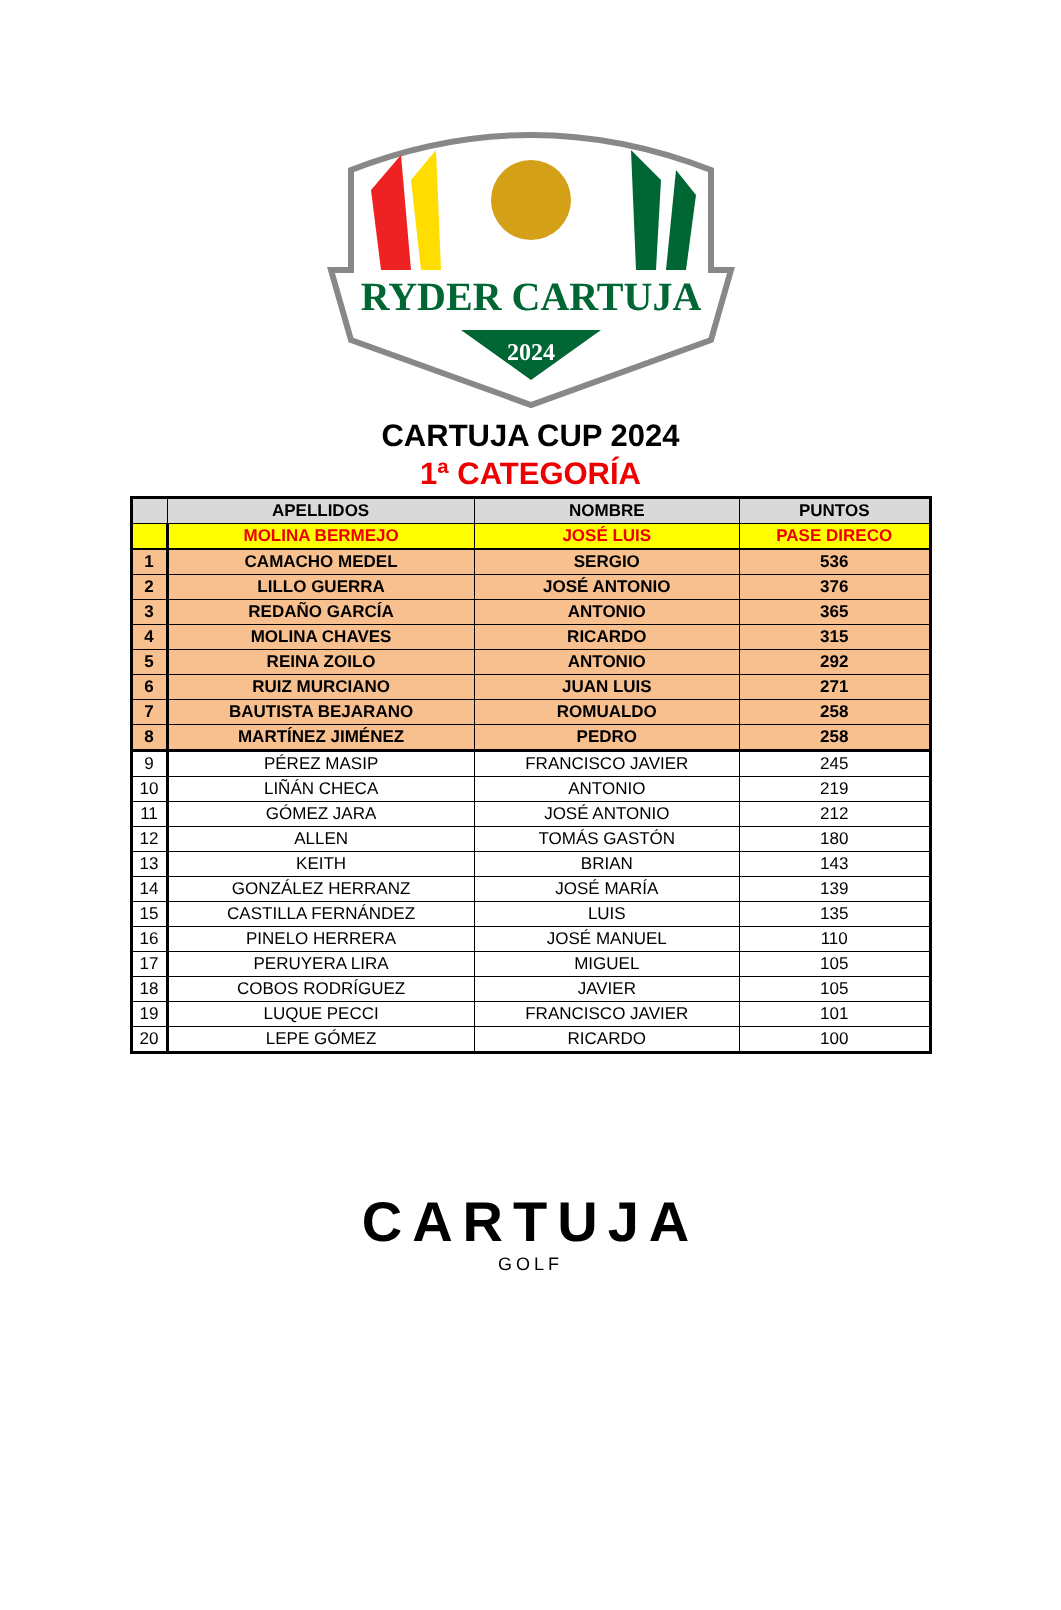RYDER CARTUJA
2024
CARTUJA CUP 2024
1ª CATEGORÍA
| | APELLIDOS | NOMBRE | PUNTOS |
| --- | --- | --- | --- |
| | MOLINA BERMEJO | JOSÉ LUIS | PASE DIRECO |
| 1 | CAMACHO MEDEL | SERGIO | 536 |
| 2 | LILLO GUERRA | JOSÉ ANTONIO | 376 |
| 3 | REDAÑO GARCÍA | ANTONIO | 365 |
| 4 | MOLINA CHAVES | RICARDO | 315 |
| 5 | REINA ZOILO | ANTONIO | 292 |
| 6 | RUIZ MURCIANO | JUAN LUIS | 271 |
| 7 | BAUTISTA BEJARANO | ROMUALDO | 258 |
| 8 | MARTÍNEZ JIMÉNEZ | PEDRO | 258 |
| 9 | PÉREZ MASIP | FRANCISCO JAVIER | 245 |
| 10 | LIÑÁN CHECA | ANTONIO | 219 |
| 11 | GÓMEZ JARA | JOSÉ ANTONIO | 212 |
| 12 | ALLEN | TOMÁS GASTÓN | 180 |
| 13 | KEITH | BRIAN | 143 |
| 14 | GONZÁLEZ HERRANZ | JOSÉ MARÍA | 139 |
| 15 | CASTILLA FERNÁNDEZ | LUIS | 135 |
| 16 | PINELO HERRERA | JOSÉ MANUEL | 110 |
| 17 | PERUYERA LIRA | MIGUEL | 105 |
| 18 | COBOS RODRÍGUEZ | JAVIER | 105 |
| 19 | LUQUE PECCI | FRANCISCO JAVIER | 101 |
| 20 | LEPE GÓMEZ | RICARDO | 100 |
CARTUJA
GOLF